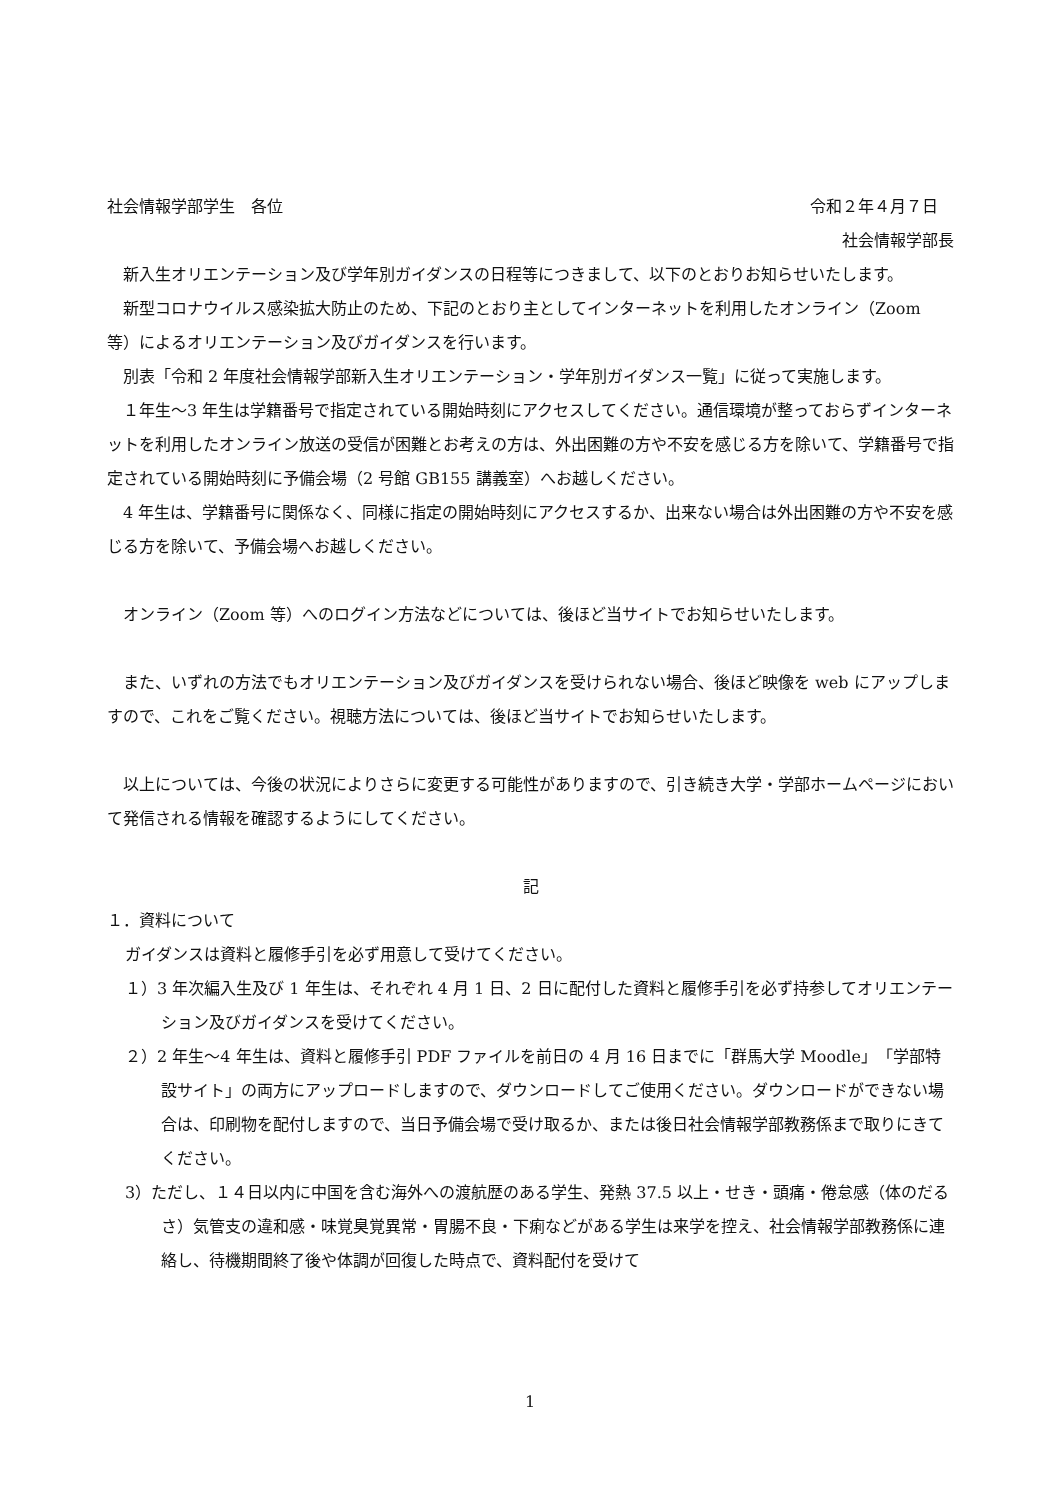社会情報学部学生　各位 令和２年４月７日　
社会情報学部長
新入生オリエンテーション及び学年別ガイダンスの日程等につきまして、以下のとおりお知らせいたします。
新型コロナウイルス感染拡大防止のため、下記のとおり主としてインターネットを利用したオンライン（Zoom 等）によるオリエンテーション及びガイダンスを行います。
別表「令和 2 年度社会情報学部新入生オリエンテーション・学年別ガイダンス一覧」に従って実施します。
１年生～3 年生は学籍番号で指定されている開始時刻にアクセスしてください。通信環境が整っておらずインターネットを利用したオンライン放送の受信が困難とお考えの方は、外出困難の方や不安を感じる方を除いて、学籍番号で指定されている開始時刻に予備会場（2 号館 GB155 講義室）へお越しください。
4 年生は、学籍番号に関係なく、同様に指定の開始時刻にアクセスするか、出来ない場合は外出困難の方や不安を感じる方を除いて、予備会場へお越しください。
オンライン（Zoom 等）へのログイン方法などについては、後ほど当サイトでお知らせいたします。
また、いずれの方法でもオリエンテーション及びガイダンスを受けられない場合、後ほど映像を web にアップしますので、これをご覧ください。視聴方法については、後ほど当サイトでお知らせいたします。
以上については、今後の状況によりさらに変更する可能性がありますので、引き続き大学・学部ホームページにおいて発信される情報を確認するようにしてください。
記
１．資料について
ガイダンスは資料と履修手引を必ず用意して受けてください。
１）3 年次編入生及び 1 年生は、それぞれ 4 月 1 日、2 日に配付した資料と履修手引を必ず持参してオリエンテーション及びガイダンスを受けてください。
２）2 年生～4 年生は、資料と履修手引 PDF ファイルを前日の 4 月 16 日までに「群馬大学 Moodle」「学部特設サイト」の両方にアップロードしますので、ダウンロードしてご使用ください。ダウンロードができない場合は、印刷物を配付しますので、当日予備会場で受け取るか、または後日社会情報学部教務係まで取りにきてください。
3）ただし、１４日以内に中国を含む海外への渡航歴のある学生、発熱 37.5 以上・せき・頭痛・倦怠感（体のだるさ）気管支の違和感・味覚臭覚異常・胃腸不良・下痢などがある学生は来学を控え、社会情報学部教務係に連絡し、待機期間終了後や体調が回復した時点で、資料配付を受けて
1